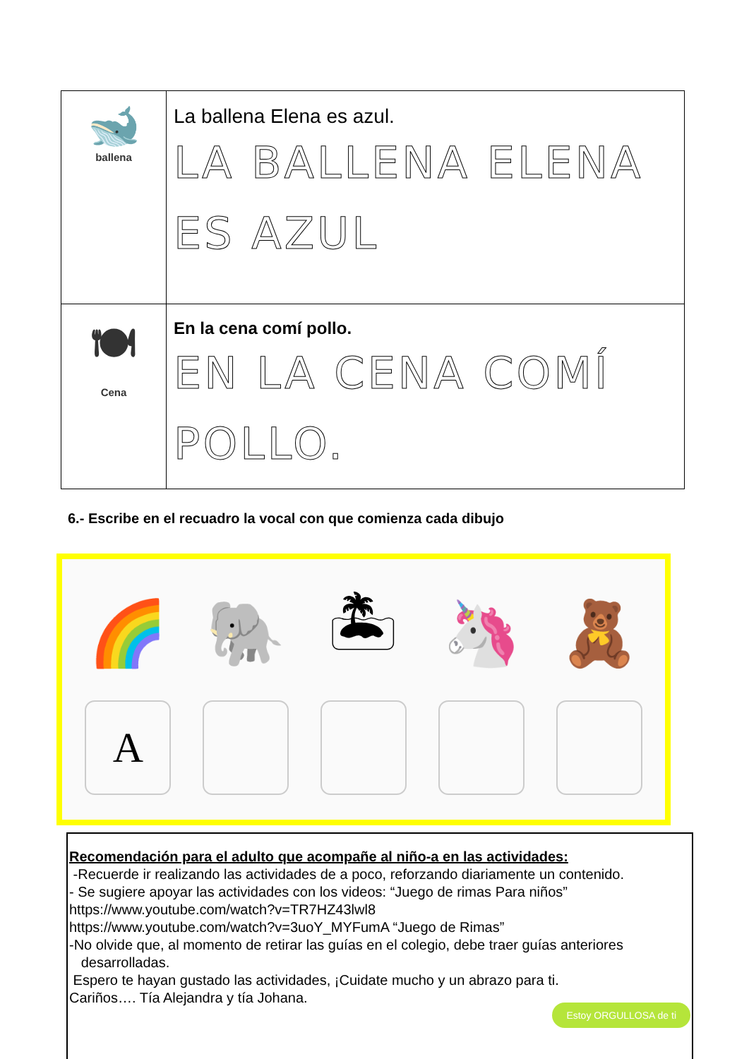| 🐋 ballena | La ballena Elena es azul. LA BALLENA ELENA ES AZUL |
| 🍽 Cena | En la cena comí pollo. EN LA CENA COMÍ POLLO. |
6.- Escribe en el recuadro la vocal con que comienza cada dibujo
🌈
A
🐘 🏝 🦄 🧸
Recomendación para el adulto que acompañe al niño-a en las actividades:
-Recuerde ir realizando las actividades de a poco, reforzando diariamente un contenido.
- Se sugiere apoyar las actividades con los videos: “Juego de rimas Para niños”
https://www.youtube.com/watch?v=TR7HZ43lwl8
https://www.youtube.com/watch?v=3uoY_MYFumA “Juego de Rimas”
-No olvide que, al momento de retirar las guías en el colegio, debe traer guías anteriores
desarrolladas.
Espero te hayan gustado las actividades, ¡Cuidate mucho y un abrazo para ti.
Cariños…. Tía Alejandra y tía Johana.
Estoy ORGULLOSA de ti